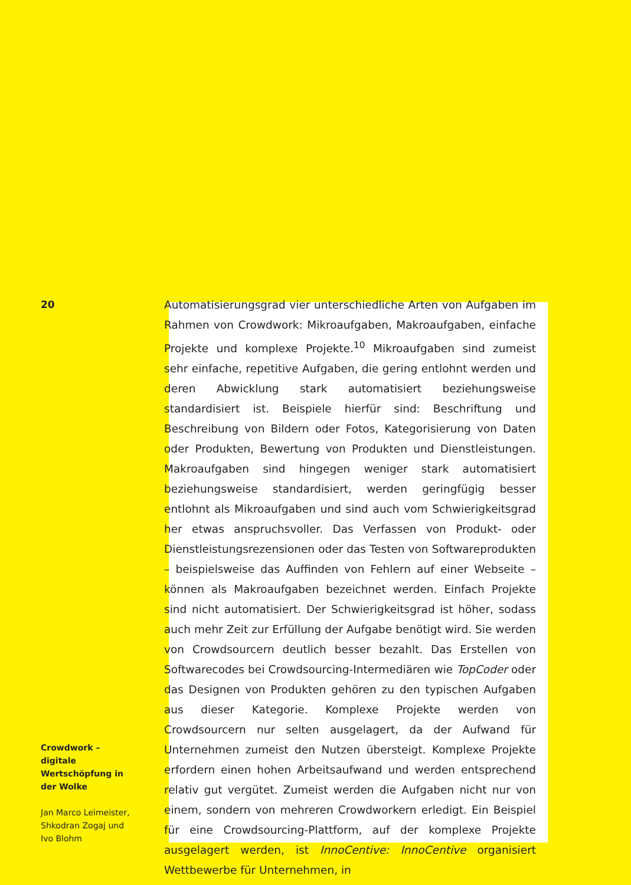20
Automatisierungsgrad vier unterschiedliche Arten von Aufgaben im Rahmen von Crowdwork: Mikroaufgaben, Makroaufgaben, einfache Projekte und komplexe Projekte.<sup>10</sup> Mikroaufgaben sind zumeist sehr einfache, repetitive Aufgaben, die gering entlohnt werden und deren Abwicklung stark automatisiert beziehungsweise standardisiert ist. Beispiele hierfür sind: Beschriftung und Beschreibung von Bildern oder Fotos, Kategorisierung von Daten oder Produkten, Bewertung von Produkten und Dienstleistungen. Makroaufgaben sind hingegen weniger stark automatisiert beziehungsweise standardisiert, werden geringfügig besser entlohnt als Mikroaufgaben und sind auch vom Schwierigkeitsgrad her etwas anspruchsvoller. Das Verfassen von Produkt- oder Dienstleistungsrezensionen oder das Testen von Softwareprodukten – beispielsweise das Auffinden von Fehlern auf einer Webseite – können als Makroaufgaben bezeichnet werden. Einfach Projekte sind nicht automatisiert. Der Schwierigkeitsgrad ist höher, sodass auch mehr Zeit zur Erfüllung der Aufgabe benötigt wird. Sie werden von Crowdsourcern deutlich besser bezahlt. Das Erstellen von Softwarecodes bei Crowdsourcing-Intermediären wie TopCoder oder das Designen von Produkten gehören zu den typischen Aufgaben aus dieser Kategorie. Komplexe Projekte werden von Crowdsourcern nur selten ausgelagert, da der Aufwand für Unternehmen zumeist den Nutzen übersteigt. Komplexe Projekte erfordern einen hohen Arbeitsaufwand und werden entsprechend relativ gut vergütet. Zumeist werden die Aufgaben nicht nur von einem, sondern von mehreren Crowdworkern erledigt. Ein Beispiel für eine Crowdsourcing-Plattform, auf der komplexe Projekte ausgelagert werden, ist InnoCentive: InnoCentive organisiert Wettbewerbe für Unternehmen, in
Crowdwork – digitale Wertschöpfung in der Wolke
Jan Marco Leimeister, Shkodran Zogaj und Ivo Blohm